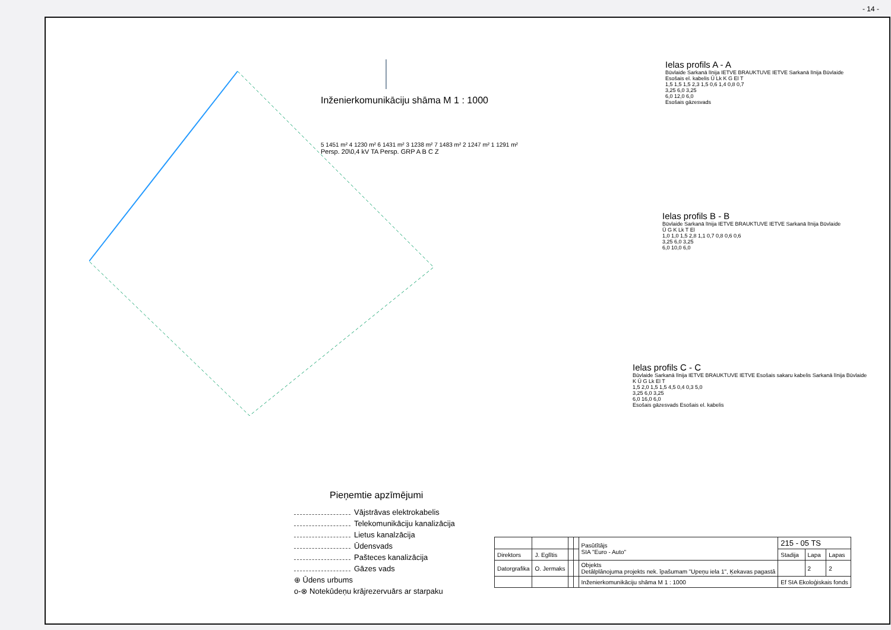- 14 -
Inženierkomunikāciju shāma M 1 : 1000
5 1451 m² 4 1230 m² 6 1431 m² 3 1238 m² 7 1483 m² 2 1247 m² 1 1291 m²
Persp. 20\0,4 kV TA Persp. GRP A B C Z
Ielas profils A - A
Būvlaide Sarkanā līnija IETVE BRAUKTUVE IETVE Sarkanā līnija Būvlaide
Esošais el. kabelis Ū Lk K G El T
1,5 1,5 1,5 2,3 1,5 0,6 1,4 0,8 0,7
3,25 6,0 3,25
6,0 12,0 6,0
Esošais gāzesvads
Ielas profils B - B
Būvlaide Sarkanā līnija IETVE BRAUKTUVE IETVE Sarkanā līnija Būvlaide
Ū G K Lk T El
1,0 1,0 1,5 2,8 1,1 0,7 0,8 0,6 0,6
3,25 6,0 3,25
6,0 10,0 6,0
Ielas profils C - C
Būvlaide Sarkanā līnija IETVE BRAUKTUVE IETVE Esošais sakaru kabelis Sarkanā līnija Būvlaide
K Ū G Lk El T
1,5 2,0 1,5 1,5 4,5 0,4 0,3 5,0
3,25 6,0 3,25
6,0 16,0 6,0
Esošais gāzesvads Esošais el. kabelis
Pieņemtie apzīmējumi
Vājstrāvas elektrokabelis
Telekomunikāciju kanalizācija
Lietus kanalzācija
Ūdensvads
Pašteces kanalizācija
Gāzes vads
⊕ Ūdens urbums
o-⊗ Notekūdeņu krājrezervuārs ar starpaku
| | | | | Pasūtītājs SIA "Euro - Auto" | 215 - 05 TS | | |
| Direktors | J. Eglītis | | | | Stadija | Lapa | Lapas |
| Datorgrafika | O. Jermaks | | | Objekts Detālplānojuma projekts nek. īpašumam "Upeņu iela 1", Ķekavas pagastā | | 2 | 2 |
| | | | | Inženierkomunikāciju shāma M 1 : 1000 | Ef SIA Ekoloģiskais fonds | | |